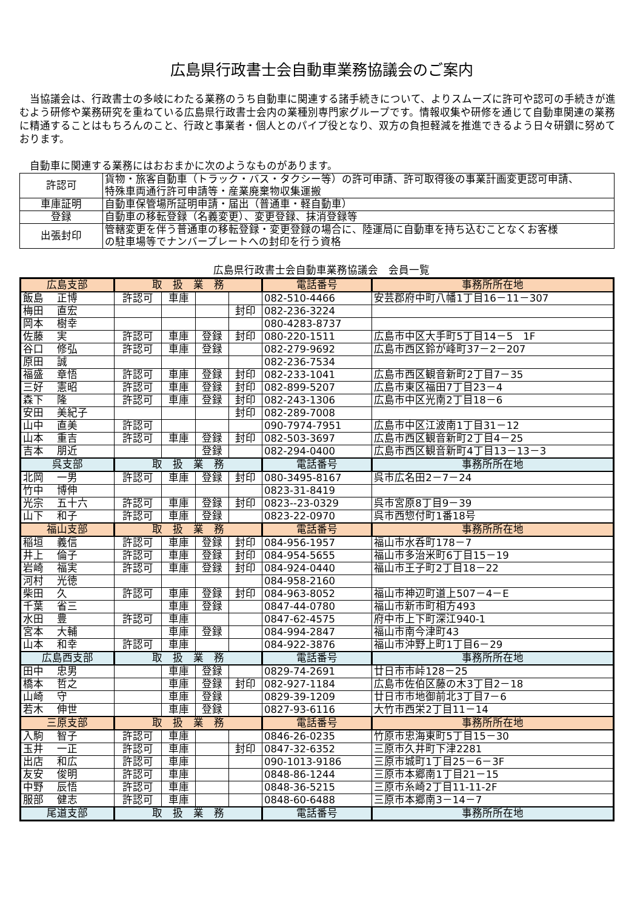広島県行政書士会自動車業務協議会のご案内
　当協議会は、行政書士の多岐にわたる業務のうち自動車に関連する諸手続きについて、よりスムーズに許可や認可の手続きが進むよう研修や業務研究を重ねている広島県行政書士会内の業種別専門家グループです。情報収集や研修を通じて自動車関連の業務に精通することはもちろんのこと、行政と事業者・個人とのパイプ役となり、双方の負担軽減を推進できるよう日々研鑽に努めております。
　自動車に関連する業務にはおおまかに次のようなものがあります。
| 許認可 | 貨物・旅客自動車（トラック・バス・タクシー等）の許可申請、許可取得後の事業計画変更認可申請、 特殊車両通行許可申請等・産業廃棄物収集運搬 |
| 車庫証明 | 自動車保管場所証明申請・届出（普通車・軽自動車） |
| 登録 | 自動車の移転登録（名義変更）、変更登録、抹消登録等 |
| 出張封印 | 管轄変更を伴う普通車の移転登録・変更登録の場合に、陸運局に自動車を持ち込むことなくお客様 の駐車場等でナンバープレートへの封印を行う資格 |
広島県行政書士会自動車業務協議会　会員一覧
| 広島支部 | 取 扱 業 務 | | | | 電話番号 | 事務所所在地 |
| --- | --- | --- | --- | --- | --- | --- |
| 飯島 正博 | 許認可 | 車庫 | | | 082-510-4466 | 安芸郡府中町八幡1丁目16－11－307 |
| 梅田 直宏 | | | | 封印 | 082-236-3224 | |
| 岡本 樹幸 | | | | | 080-4283-8737 | |
| 佐藤 実 | 許認可 | 車庫 | 登録 | 封印 | 080-220-1511 | 広島市中区大手町5丁目14－5 1F |
| 谷口 修弘 | 許認可 | 車庫 | 登録 | | 082-279-9692 | 広島市西区鈴が峰町37－2－207 |
| 原田 誠 | | | | | 082-236-7534 | |
| 福盛 章悟 | 許認可 | 車庫 | 登録 | 封印 | 082-233-1041 | 広島市西区観音新町2丁目7－35 |
| 三好 憲昭 | 許認可 | 車庫 | 登録 | 封印 | 082-899-5207 | 広島市東区福田7丁目23－4 |
| 森下 隆 | 許認可 | 車庫 | 登録 | 封印 | 082-243-1306 | 広島市中区光南2丁目18－6 |
| 安田 美紀子 | | | | 封印 | 082-289-7008 | |
| 山中 直美 | 許認可 | | | | 090-7974-7951 | 広島市中区江波南1丁目31－12 |
| 山本 重吉 | 許認可 | 車庫 | 登録 | 封印 | 082-503-3697 | 広島市西区観音新町2丁目4－25 |
| 吉本 朋近 | | | 登録 | | 082-294-0400 | 広島市西区観音新町4丁目13－13－3 |
| 呉支部 | 取 扱 業 務 | | | | 電話番号 | 事務所所在地 |
| 北岡 一男 | 許認可 | 車庫 | 登録 | 封印 | 080-3495-8167 | 呉市広名田2－7－24 |
| 竹中 博伸 | | | | | 0823-31-8419 | |
| 光宗 五十六 | 許認可 | 車庫 | 登録 | 封印 | 0823--23-0329 | 呉市宮原8丁目9－39 |
| 山下 和子 | 許認可 | 車庫 | 登録 | | 0823-22-0970 | 呉市西惣付町1番18号 |
| 福山支部 | 取 扱 業 務 | | | | 電話番号 | 事務所所在地 |
| 稲垣 義信 | 許認可 | 車庫 | 登録 | 封印 | 084-956-1957 | 福山市水呑町178－7 |
| 井上 倫子 | 許認可 | 車庫 | 登録 | 封印 | 084-954-5655 | 福山市多治米町6丁目15－19 |
| 岩崎 福実 | 許認可 | 車庫 | 登録 | 封印 | 084-924-0440 | 福山市王子町2丁目18－22 |
| 河村 光徳 | | | | | 084-958-2160 | |
| 柴田 久 | 許認可 | 車庫 | 登録 | 封印 | 084-963-8052 | 福山市神辺町道上507－4－E |
| 千葉 省三 | | 車庫 | 登録 | | 0847-44-0780 | 福山市新市町相方493 |
| 水田 豊 | 許認可 | 車庫 | | | 0847-62-4575 | 府中市上下町深江940-1 |
| 宮本 大輔 | | 車庫 | 登録 | | 084-994-2847 | 福山市南今津町43 |
| 山本 和幸 | 許認可 | 車庫 | | | 084-922-3876 | 福山市沖野上町1丁目6－29 |
| 広島西支部 | 取 扱 業 務 | | | | 電話番号 | 事務所所在地 |
| 田中 忠男 | | 車庫 | 登録 | | 0829-74-2691 | 廿日市市峠128－25 |
| 橋本 哲之 | | 車庫 | 登録 | 封印 | 082-927-1184 | 広島市佐伯区藤の木3丁目2－18 |
| 山崎 守 | | 車庫 | 登録 | | 0829-39-1209 | 廿日市市地御前北3丁目7－6 |
| 若木 伸世 | | 車庫 | 登録 | | 0827-93-6116 | 大竹市西栄2丁目11－14 |
| 三原支部 | 取 扱 業 務 | | | | 電話番号 | 事務所所在地 |
| 入駒 智子 | 許認可 | 車庫 | | | 0846-26-0235 | 竹原市忠海東町5丁目15－30 |
| 玉井 一正 | 許認可 | 車庫 | | 封印 | 0847-32-6352 | 三原市久井町下津2281 |
| 出店 和広 | 許認可 | 車庫 | | | 090-1013-9186 | 三原市城町1丁目25－6－3F |
| 友安 俊明 | 許認可 | 車庫 | | | 0848-86-1244 | 三原市本郷南1丁目21－15 |
| 中野 辰悟 | 許認可 | 車庫 | | | 0848-36-5215 | 三原市糸崎2丁目11-11-2F |
| 服部 健志 | 許認可 | 車庫 | | | 0848-60-6488 | 三原市本郷南3－14－7 |
| 尾道支部 | 取 扱 業 務 | | | | 電話番号 | 事務所所在地 |